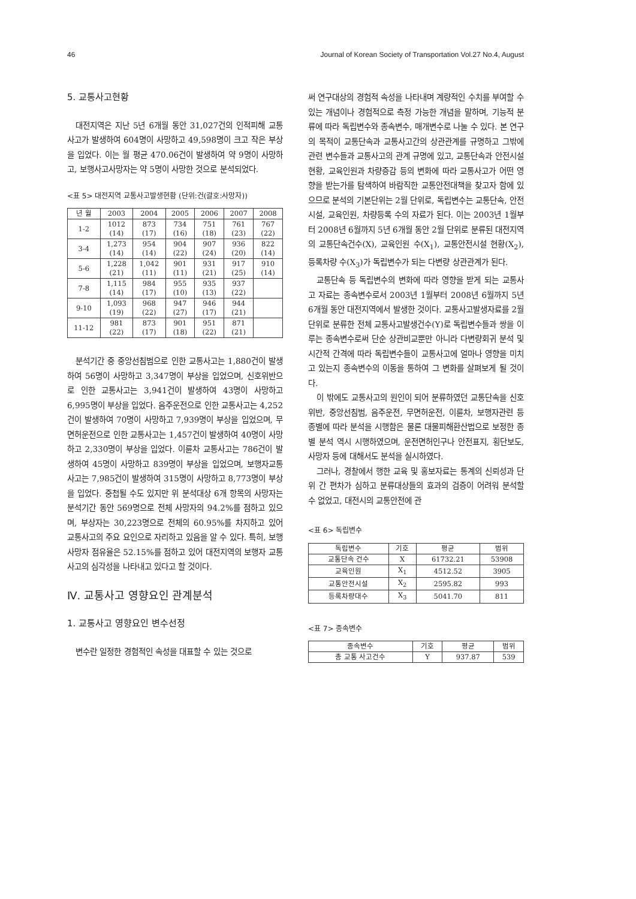46 Journal of Korean Society of Transportation Vol.27 No.4, August
5. 교통사고현황
대전지역은 지난 5년 6개월 동안 31,027건의 인적피해 교통사고가 발생하여 604명이 사망하고 49,598명이 크고 작은 부상을 입었다. 이는 월 평균 470.06건이 발생하여 약 9명이 사망하고, 보행사고사망자는 약 5명이 사망한 것으로 분석되었다.
<표 5> 대전지역 교통사고발생현황 (단위:건(괄호:사망자))
| 년 월 | 2003 | 2004 | 2005 | 2006 | 2007 | 2008 |
| --- | --- | --- | --- | --- | --- | --- |
| 1-2 | 1012 (14) | 873 (17) | 734 (16) | 751 (18) | 761 (23) | 767 (22) |
| 3-4 | 1,273 (14) | 954 (14) | 904 (22) | 907 (24) | 936 (20) | 822 (14) |
| 5-6 | 1,228 (21) | 1,042 (11) | 901 (11) | 931 (21) | 917 (25) | 910 (14) |
| 7-8 | 1,115 (14) | 984 (17) | 955 (10) | 935 (13) | 937 (22) | |
| 9-10 | 1,093 (19) | 968 (22) | 947 (27) | 946 (17) | 944 (21) | |
| 11-12 | 981 (22) | 873 (17) | 901 (18) | 951 (22) | 871 (21) | |
분석기간 중 중앙선침범으로 인한 교통사고는 1,880건이 발생하여 56명이 사망하고 3,347명이 부상을 입었으며, 신호위반으로 인한 교통사고는 3,941건이 발생하여 43명이 사망하고 6,995명이 부상을 입었다. 음주운전으로 인한 교통사고는 4,252건이 발생하여 70명이 사망하고 7,939명이 부상을 입었으며, 무면허운전으로 인한 교통사고는 1,457건이 발생하여 40명이 사망하고 2,330명이 부상을 입었다. 이륜차 교통사고는 786건이 발생하여 45명이 사망하고 839명이 부상을 입었으며, 보행자교통사고는 7,985건이 발생하여 315명이 사망하고 8,773명이 부상을 입었다. 중첩될 수도 있지만 위 분석대상 6개 항목의 사망자는 분석기간 동안 569명으로 전체 사망자의 94.2%를 점하고 있으며, 부상자는 30,223명으로 전체의 60.95%를 차지하고 있어 교통사고의 주요 요인으로 자리하고 있음을 알 수 있다. 특히, 보행사망자 점유율은 52.15%를 점하고 있어 대전지역의 보행자 교통사고의 심각성을 나타내고 있다고 할 것이다.
Ⅳ. 교통사고 영향요인 관계분석
1. 교통사고 영향요인 변수선정
변수란 일정한 경험적인 속성을 대표할 수 있는 것으로
써 연구대상의 경험적 속성을 나타내며 계량적인 수치를 부여할 수 있는 개념이나 경험적으로 측정 가능한 개념을 말하며, 기능적 분류에 따라 독립변수와 종속변수, 매개변수로 나눌 수 있다. 본 연구의 목적이 교통단속과 교통사고간의 상관관계를 규명하고 그밖에 관련 변수들과 교통사고의 관계 규명에 있고, 교통단속과 안전시설 현황, 교육인원과 차량증감 등의 변화에 따라 교통사고가 어떤 영향을 받는가를 탐색하여 바람직한 교통안전대책을 찾고자 함에 있으므로 분석의 기본단위는 2월 단위로, 독립변수는 교통단속, 안전시설, 교육인원, 차량등록 수의 자료가 된다. 이는 2003년 1월부터 2008년 6월까지 5년 6개월 동안 2월 단위로 분류된 대전지역의 교통단속건수(X), 교육인원 수(X<sub>1</sub>), 교통안전시설 현황(X<sub>2</sub>), 등록차량 수(X<sub>3</sub>)가 독립변수가 되는 다변량 상관관계가 된다.
교통단속 등 독립변수의 변화에 따라 영향을 받게 되는 교통사고 자료는 종속변수로서 2003년 1월부터 2008년 6월까지 5년 6개월 동안 대전지역에서 발생한 것이다. 교통사고발생자료를 2월 단위로 분류한 전체 교통사고발생건수(Y)로 독립변수들과 쌍을 이루는 종속변수로써 단순 상관비교뿐만 아니라 다변량회귀 분석 및 시간적 간격에 따라 독립변수들이 교통사고에 얼마나 영향을 미치고 있는지 종속변수의 이동을 통하여 그 변화를 살펴보게 될 것이다.
이 밖에도 교통사고의 원인이 되어 분류하였던 교통단속을 신호위반, 중앙선침범, 음주운전, 무면허운전, 이륜차, 보행자관련 등 종별에 따라 분석을 시행함은 물론 대물피해환산법으로 보정한 종별 분석 역시 시행하였으며, 운전면허인구나 안전표지, 횡단보도, 사망자 등에 대해서도 분석을 실시하였다.
그러나, 경찰에서 행한 교육 및 홍보자료는 통계의 신뢰성과 단위 간 편차가 심하고 분류대상들의 효과의 검증이 어려워 분석할 수 없었고, 대전시의 교통안전에 관
<표 6> 독립변수
| 독립변수 | 기호 | 평균 | 범위 |
| --- | --- | --- | --- |
| 교통단속 건수 | X | 61732.21 | 53908 |
| 교육인원 | X<sub>1</sub> | 4512.52 | 3905 |
| 교통안전시설 | X<sub>2</sub> | 2595.82 | 993 |
| 등록차량대수 | X<sub>3</sub> | 5041.70 | 811 |
<표 7> 종속변수
| 종속변수 | 기호 | 평균 | 범위 |
| --- | --- | --- | --- |
| 총 교통 사고건수 | Y | 937.87 | 539 |